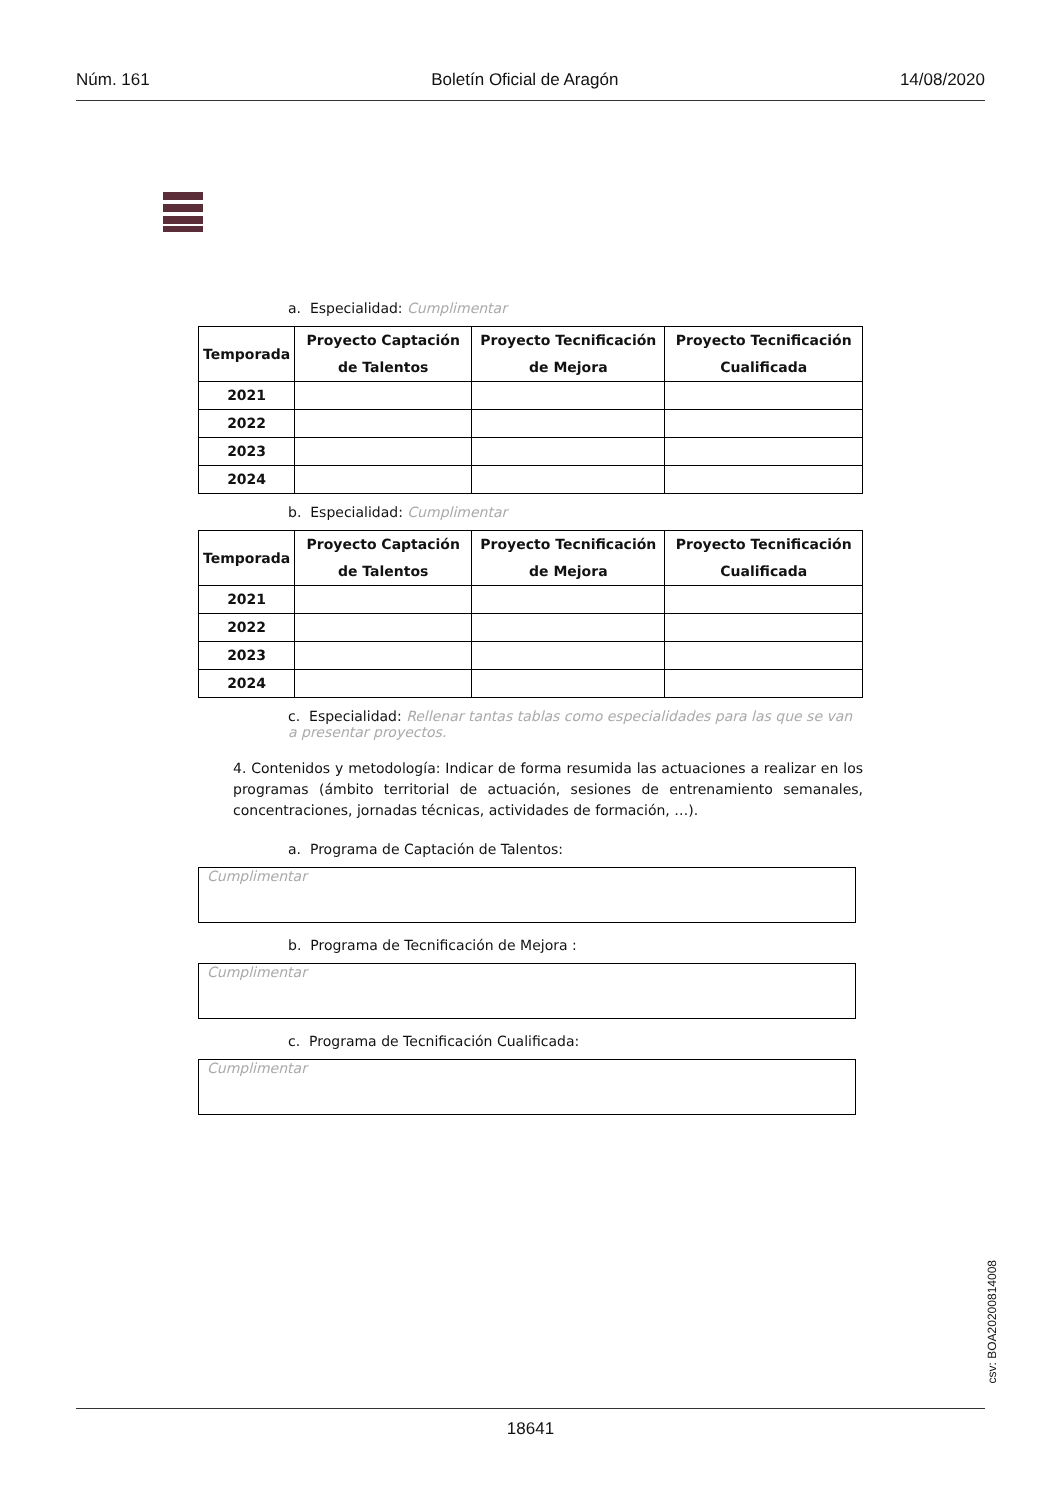Núm. 161 Boletín Oficial de Aragón 14/08/2020
a. Especialidad: Cumplimentar
| Temporada | Proyecto Captación de Talentos | Proyecto Tecnificación de Mejora | Proyecto Tecnificación Cualificada |
| --- | --- | --- | --- |
| 2021 | | | |
| 2022 | | | |
| 2023 | | | |
| 2024 | | | |
b. Especialidad: Cumplimentar
| Temporada | Proyecto Captación de Talentos | Proyecto Tecnificación de Mejora | Proyecto Tecnificación Cualificada |
| --- | --- | --- | --- |
| 2021 | | | |
| 2022 | | | |
| 2023 | | | |
| 2024 | | | |
c. Especialidad: Rellenar tantas tablas como especialidades para las que se van a presentar proyectos.
4. Contenidos y metodología: Indicar de forma resumida las actuaciones a realizar en los programas (ámbito territorial de actuación, sesiones de entrenamiento semanales, concentraciones, jornadas técnicas, actividades de formación, …).
a. Programa de Captación de Talentos:
Cumplimentar
b. Programa de Tecnificación de Mejora :
Cumplimentar
c. Programa de Tecnificación Cualificada:
Cumplimentar
csv: BOA20200814008
18641